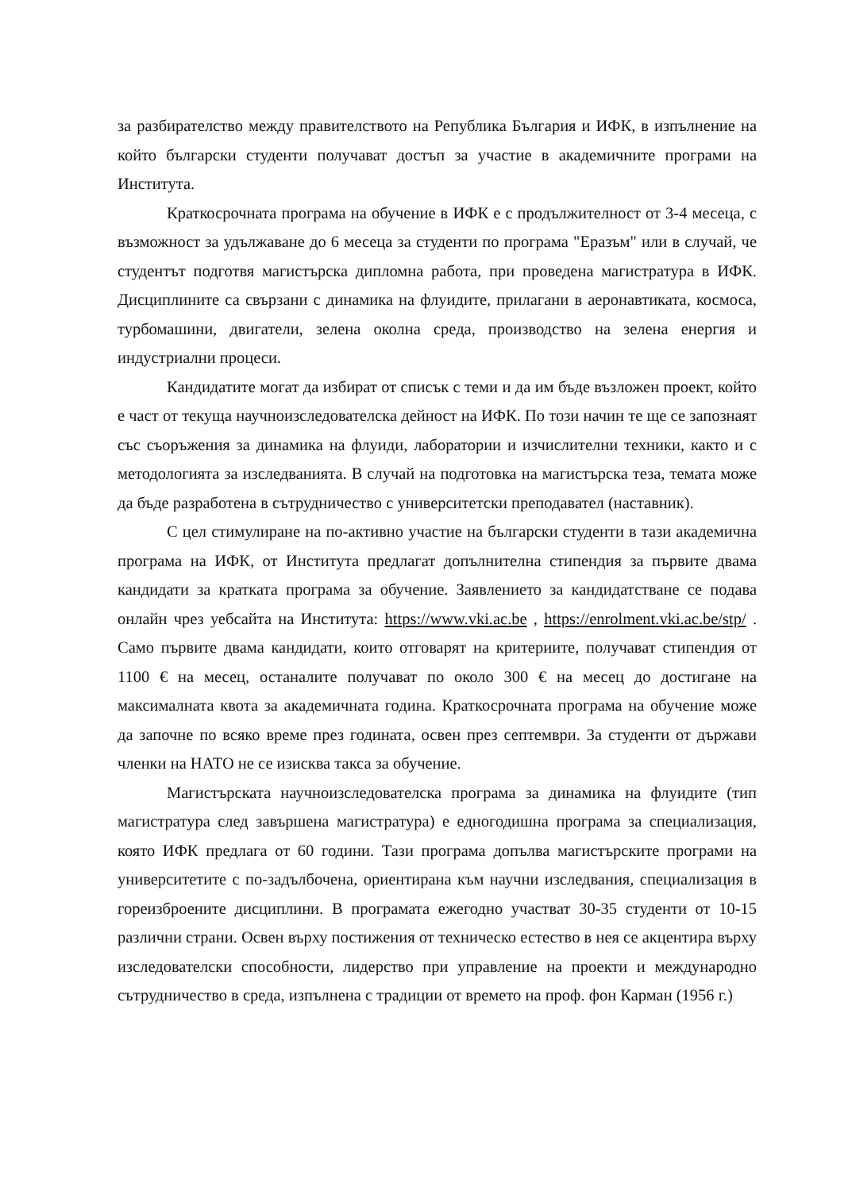за разбирателство между правителството на Република България и ИФК, в изпълнение на който български студенти получават достъп за участие в академичните програми на Института.
Краткосрочната програма на обучение в ИФК е с продължителност от 3-4 месеца, с възможност за удължаване до 6 месеца за студенти по програма "Еразъм" или в случай, че студентът подготвя магистърска дипломна работа, при проведена магистратура в ИФК. Дисциплините са свързани с динамика на флуидите, прилагани в аеронавтиката, космоса, турбомашини, двигатели, зелена околна среда, производство на зелена енергия и индустриални процеси.
Кандидатите могат да избират от списък с теми и да им бъде възложен проект, който е част от текуща научноизследователска дейност на ИФК. По този начин те ще се запознаят със съоръжения за динамика на флуиди, лаборатории и изчислителни техники, както и с методологията за изследванията. В случай на подготовка на магистърска теза, темата може да бъде разработена в сътрудничество с университетски преподавател (наставник).
С цел стимулиране на по-активно участие на български студенти в тази академична програма на ИФК, от Института предлагат допълнителна стипендия за първите двама кандидати за кратката програма за обучение. Заявлението за кандидатстване се подава онлайн чрез уебсайта на Института: https://www.vki.ac.be , https://enrolment.vki.ac.be/stp/ . Само първите двама кандидати, които отговарят на критериите, получават стипендия от 1100 € на месец, останалите получават по около 300 € на месец до достигане на максималната квота за академичната година. Краткосрочната програма на обучение може да започне по всяко време през годината, освен през септември. За студенти от държави членки на НАТО не се изисква такса за обучение.
Магистърската научноизследователска програма за динамика на флуидите (тип магистратура след завършена магистратура) е едногодишна програма за специализация, която ИФК предлага от 60 години. Тази програма допълва магистърските програми на университетите с по-задълбочена, ориентирана към научни изследвания, специализация в гореизброените дисциплини. В програмата ежегодно участват 30-35 студенти от 10-15 различни страни. Освен върху постижения от техническо естество в нея се акцентира върху изследователски способности, лидерство при управление на проекти и международно сътрудничество в среда, изпълнена с традиции от времето на проф. фон Карман (1956 г.)